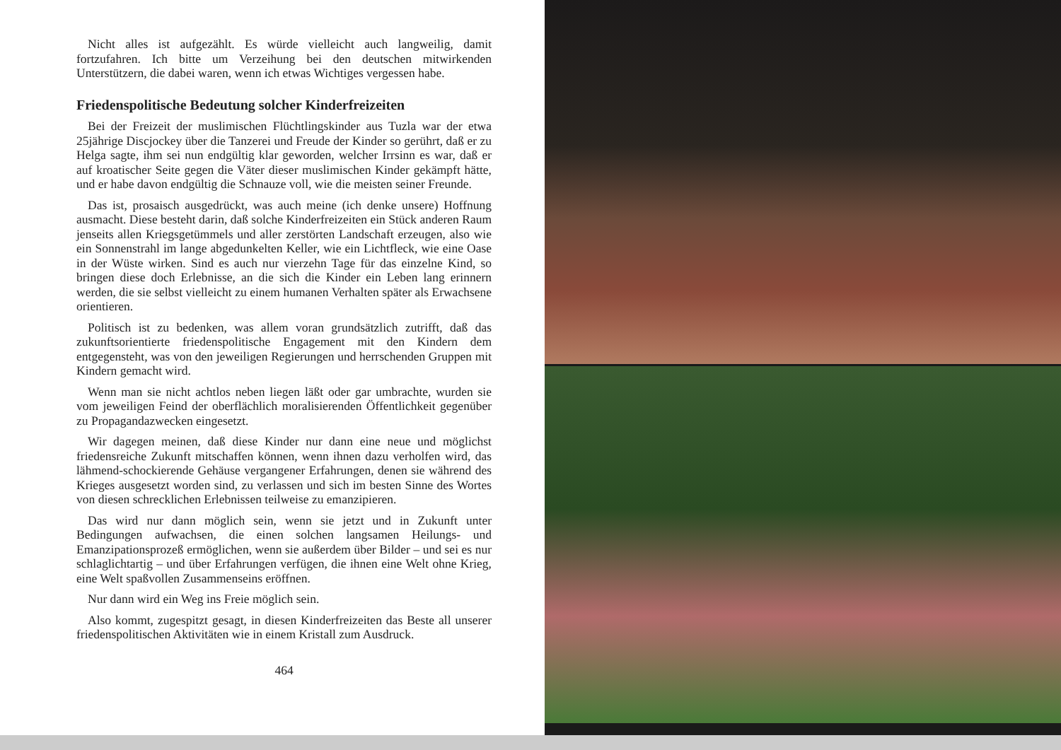Nicht alles ist aufgezählt. Es würde vielleicht auch langweilig, damit fortzufahren. Ich bitte um Verzeihung bei den deutschen mitwirkenden Unterstützern, die dabei waren, wenn ich etwas Wichtiges vergessen habe.
Friedenspolitische Bedeutung solcher Kinderfreizeiten
Bei der Freizeit der muslimischen Flüchtlingskinder aus Tuzla war der etwa 25jährige Discjockey über die Tanzerei und Freude der Kinder so gerührt, daß er zu Helga sagte, ihm sei nun endgültig klar geworden, welcher Irrsinn es war, daß er auf kroatischer Seite gegen die Väter dieser muslimischen Kinder gekämpft hätte, und er habe davon endgültig die Schnauze voll, wie die meisten seiner Freunde.
Das ist, prosaisch ausgedrückt, was auch meine (ich denke unsere) Hoffnung ausmacht. Diese besteht darin, daß solche Kinderfreizeiten ein Stück anderen Raum jenseits allen Kriegsgetümmels und aller zerstörten Landschaft erzeugen, also wie ein Sonnenstrahl im lange abgedunkelten Keller, wie ein Lichtfleck, wie eine Oase in der Wüste wirken. Sind es auch nur vierzehn Tage für das einzelne Kind, so bringen diese doch Erlebnisse, an die sich die Kinder ein Leben lang erinnern werden, die sie selbst vielleicht zu einem humanen Verhalten später als Erwachsene orientieren.
Politisch ist zu bedenken, was allem voran grundsätzlich zutrifft, daß das zukunftsorientierte friedenspolitische Engagement mit den Kindern dem entgegensteht, was von den jeweiligen Regierungen und herrschenden Gruppen mit Kindern gemacht wird.
Wenn man sie nicht achtlos neben liegen läßt oder gar umbrachte, wurden sie vom jeweiligen Feind der oberflächlich moralisierenden Öffentlichkeit gegenüber zu Propagandazwecken eingesetzt.
Wir dagegen meinen, daß diese Kinder nur dann eine neue und möglichst friedensreiche Zukunft mitschaffen können, wenn ihnen dazu verholfen wird, das lähmend-schockierende Gehäuse vergangener Erfahrungen, denen sie während des Krieges ausgesetzt worden sind, zu verlassen und sich im besten Sinne des Wortes von diesen schrecklichen Erlebnissen teilweise zu emanzipieren.
Das wird nur dann möglich sein, wenn sie jetzt und in Zukunft unter Bedingungen aufwachsen, die einen solchen langsamen Heilungs- und Emanzipationsprozeß ermöglichen, wenn sie außerdem über Bilder – und sei es nur schlaglichtartig – und über Erfahrungen verfügen, die ihnen eine Welt ohne Krieg, eine Welt spaßvollen Zusammenseins eröffnen.
Nur dann wird ein Weg ins Freie möglich sein.
Also kommt, zugespitzt gesagt, in diesen Kinderfreizeiten das Beste all unserer friedenspolitischen Aktivitäten wie in einem Kristall zum Ausdruck.
464